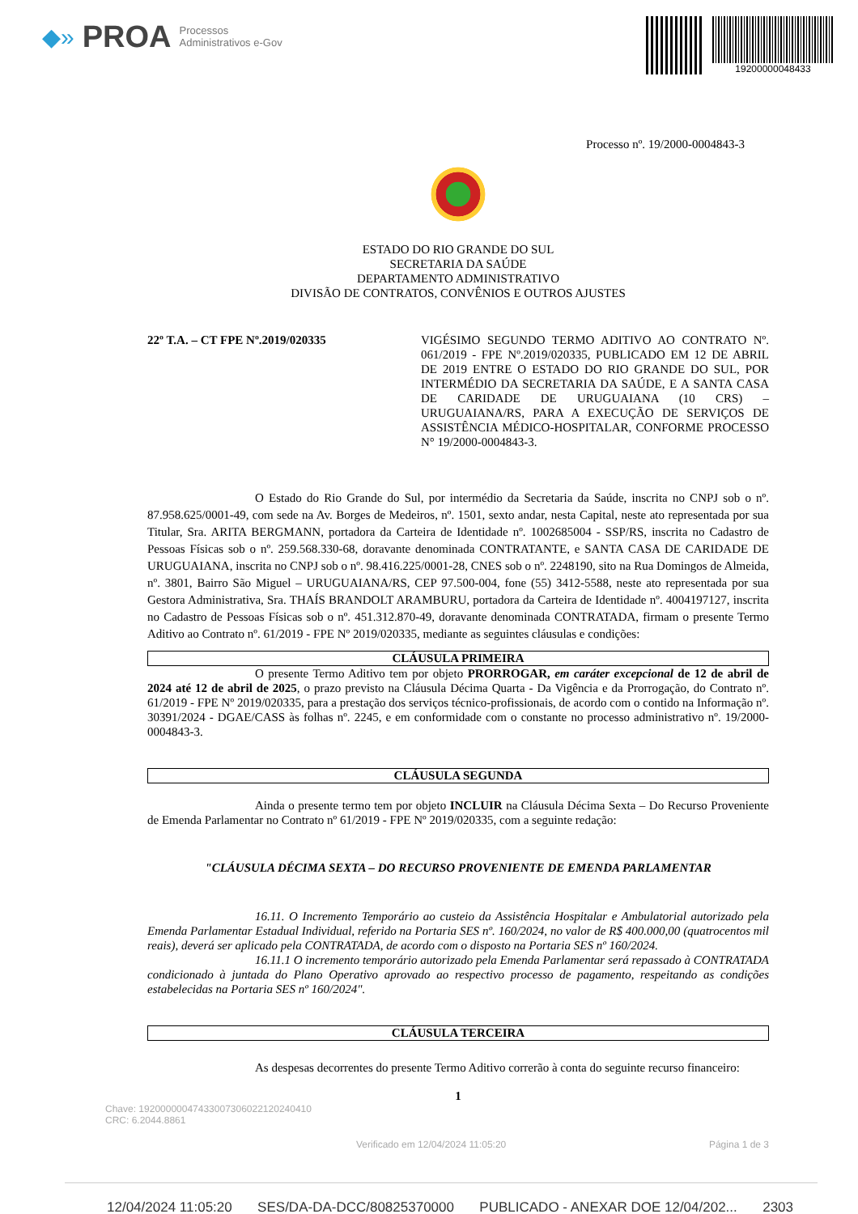◆» PROA Processos
Administrativos e-Gov
19200000048433
Processo nº. 19/2000-0004843-3
ESTADO DO RIO GRANDE DO SUL
SECRETARIA DA SAÚDE
DEPARTAMENTO ADMINISTRATIVO
DIVISÃO DE CONTRATOS, CONVÊNIOS E OUTROS AJUSTES
22º T.A. – CT FPE Nº.2019/020335
VIGÉSIMO SEGUNDO TERMO ADITIVO AO CONTRATO Nº. 061/2019 - FPE Nº.2019/020335, PUBLICADO EM 12 DE ABRIL DE 2019 ENTRE O ESTADO DO RIO GRANDE DO SUL, POR INTERMÉDIO DA SECRETARIA DA SAÚDE, E A SANTA CASA DE CARIDADE DE URUGUAIANA (10 CRS) – URUGUAIANA/RS, PARA A EXECUÇÃO DE SERVIÇOS DE ASSISTÊNCIA MÉDICO-HOSPITALAR, CONFORME PROCESSO N° 19/2000-0004843-3.
O Estado do Rio Grande do Sul, por intermédio da Secretaria da Saúde, inscrita no CNPJ sob o nº. 87.958.625/0001-49, com sede na Av. Borges de Medeiros, nº. 1501, sexto andar, nesta Capital, neste ato representada por sua Titular, Sra. ARITA BERGMANN, portadora da Carteira de Identidade nº. 1002685004 - SSP/RS, inscrita no Cadastro de Pessoas Físicas sob o nº. 259.568.330-68, doravante denominada CONTRATANTE, e SANTA CASA DE CARIDADE DE URUGUAIANA, inscrita no CNPJ sob o nº. 98.416.225/0001-28, CNES sob o nº. 2248190, sito na Rua Domingos de Almeida, nº. 3801, Bairro São Miguel – URUGUAIANA/RS, CEP 97.500-004, fone (55) 3412-5588, neste ato representada por sua Gestora Administrativa, Sra. THAÍS BRANDOLT ARAMBURU, portadora da Carteira de Identidade nº. 4004197127, inscrita no Cadastro de Pessoas Físicas sob o nº. 451.312.870-49, doravante denominada CONTRATADA, firmam o presente Termo Aditivo ao Contrato nº. 61/2019 - FPE Nº 2019/020335, mediante as seguintes cláusulas e condições:
CLÁUSULA PRIMEIRA
O presente Termo Aditivo tem por objeto PRORROGAR, em caráter excepcional de 12 de abril de 2024 até 12 de abril de 2025, o prazo previsto na Cláusula Décima Quarta - Da Vigência e da Prorrogação, do Contrato nº. 61/2019 - FPE Nº 2019/020335, para a prestação dos serviços técnico-profissionais, de acordo com o contido na Informação nº. 30391/2024 - DGAE/CASS às folhas nº. 2245, e em conformidade com o constante no processo administrativo nº. 19/2000-0004843-3.
CLÁUSULA SEGUNDA
Ainda o presente termo tem por objeto INCLUIR na Cláusula Décima Sexta – Do Recurso Proveniente de Emenda Parlamentar no Contrato nº 61/2019 - FPE Nº 2019/020335, com a seguinte redação:
"CLÁUSULA DÉCIMA SEXTA – DO RECURSO PROVENIENTE DE EMENDA PARLAMENTAR
16.11. O Incremento Temporário ao custeio da Assistência Hospitalar e Ambulatorial autorizado pela Emenda Parlamentar Estadual Individual, referido na Portaria SES nº. 160/2024, no valor de R$ 400.000,00 (quatrocentos mil reais), deverá ser aplicado pela CONTRATADA, de acordo com o disposto na Portaria SES nº 160/2024.
16.11.1 O incremento temporário autorizado pela Emenda Parlamentar será repassado à CONTRATADA condicionado à juntada do Plano Operativo aprovado ao respectivo processo de pagamento, respeitando as condições estabelecidas na Portaria SES nº 160/2024".
CLÁUSULA TERCEIRA
As despesas decorrentes do presente Termo Aditivo correrão à conta do seguinte recurso financeiro:
1
Chave: 19200000047433007306022120240410
CRC: 6.2044.8861
Verificado em 12/04/2024 11:05:20 Página 1 de 3
12/04/2024 11:05:20 SES/DA-DA-DCC/80825370000 PUBLICADO - ANEXAR DOE 12/04/202... 2303